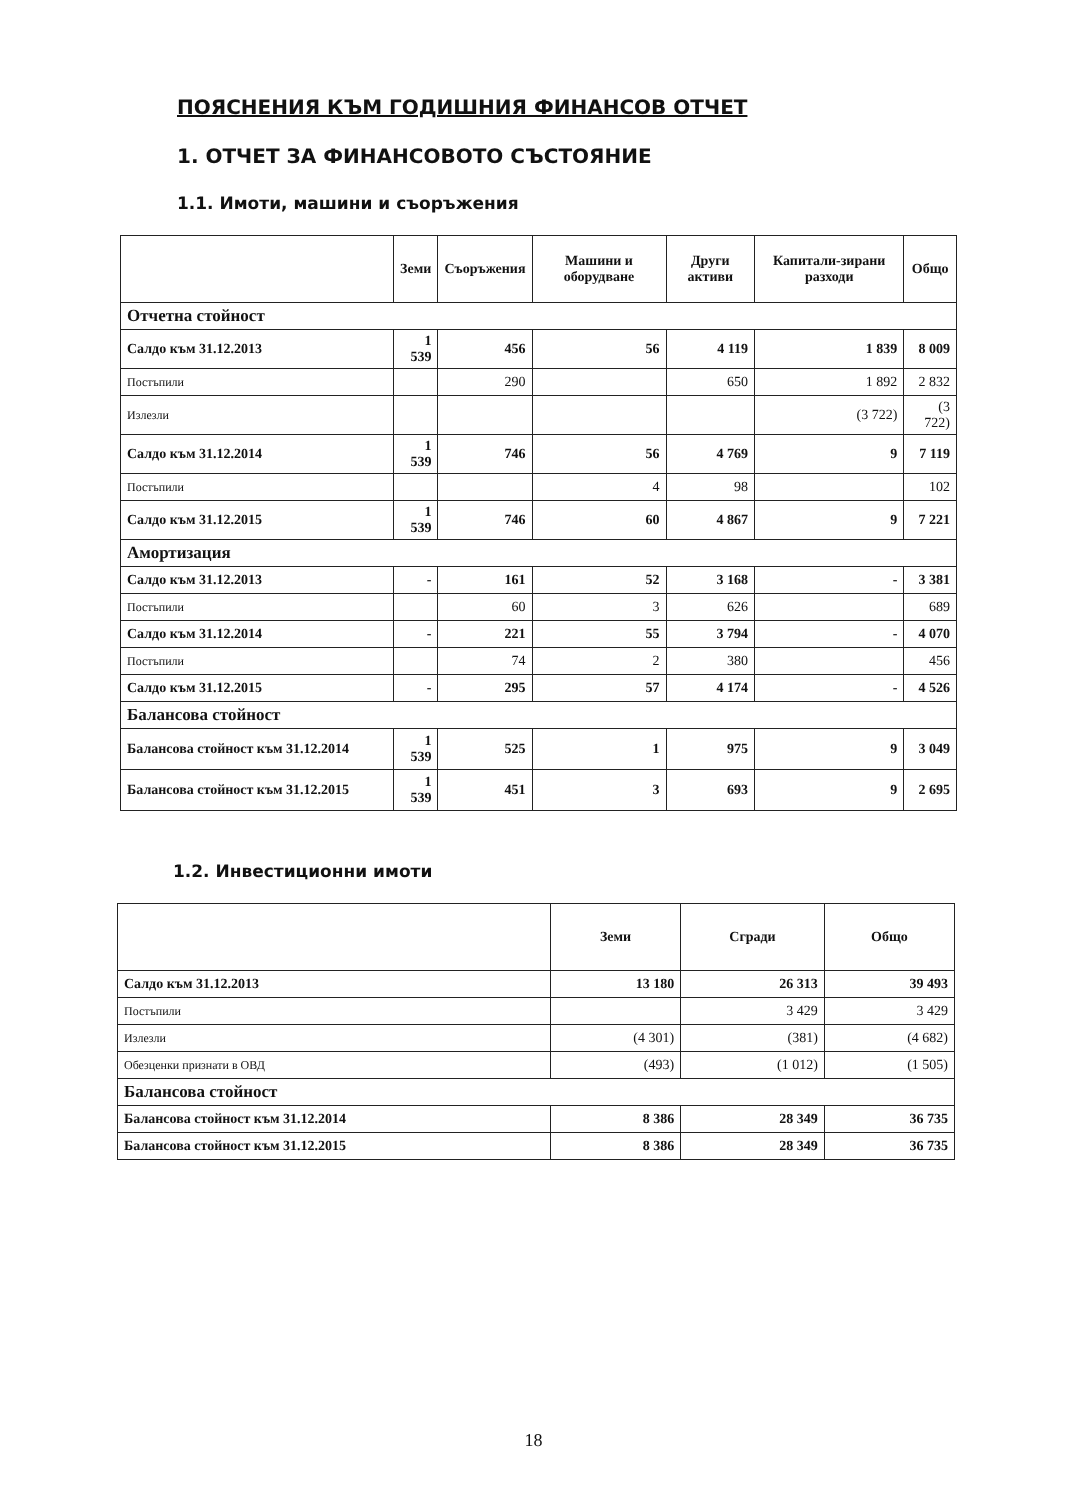ПОЯСНЕНИЯ КЪМ ГОДИШНИЯ ФИНАНСОВ ОТЧЕТ
1. ОТЧЕТ ЗА ФИНАНСОВОТО СЪСТОЯНИЕ
1.1. Имоти, машини и съоръжения
| | Земи | Съоръжения | Машини и оборудване | Други активи | Капитали-зирани разходи | Общо |
| --- | --- | --- | --- | --- | --- | --- |
| Отчетна стойност | | | | | | |
| Салдо към 31.12.2013 | 1 539 | 456 | 56 | 4 119 | 1 839 | 8 009 |
| Постъпили | | 290 | | 650 | 1 892 | 2 832 |
| Излезли | | | | | (3 722) | (3 722) |
| Салдо към 31.12.2014 | 1 539 | 746 | 56 | 4 769 | 9 | 7 119 |
| Постъпили | | | 4 | 98 | | 102 |
| Салдо към 31.12.2015 | 1 539 | 746 | 60 | 4 867 | 9 | 7 221 |
| Амортизация | | | | | | |
| Салдо към 31.12.2013 | - | 161 | 52 | 3 168 | - | 3 381 |
| Постъпили | | 60 | 3 | 626 | | 689 |
| Салдо към 31.12.2014 | - | 221 | 55 | 3 794 | - | 4 070 |
| Постъпили | | 74 | 2 | 380 | | 456 |
| Салдо към 31.12.2015 | - | 295 | 57 | 4 174 | - | 4 526 |
| Балансова стойност | | | | | | |
| Балансова стойност към 31.12.2014 | 1 539 | 525 | 1 | 975 | 9 | 3 049 |
| Балансова стойност към 31.12.2015 | 1 539 | 451 | 3 | 693 | 9 | 2 695 |
1.2. Инвестиционни имоти
| | Земи | Сгради | Общо |
| --- | --- | --- | --- |
| Салдо към 31.12.2013 | 13 180 | 26 313 | 39 493 |
| Постъпили | | 3 429 | 3 429 |
| Излезли | (4 301) | (381) | (4 682) |
| Обезценки признати в ОВД | (493) | (1 012) | (1 505) |
| Балансова стойност | | | |
| Балансова стойност към 31.12.2014 | 8 386 | 28 349 | 36 735 |
| Балансова стойност към 31.12.2015 | 8 386 | 28 349 | 36 735 |
18